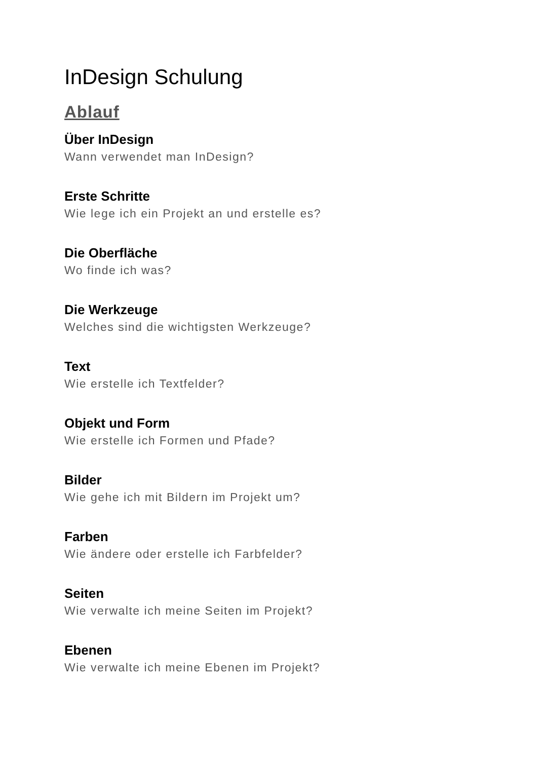InDesign Schulung
Ablauf
Über InDesign
Wann verwendet man InDesign?
Erste Schritte
Wie lege ich ein Projekt an und erstelle es?
Die Oberfläche
Wo finde ich was?
Die Werkzeuge
Welches sind die wichtigsten Werkzeuge?
Text
Wie erstelle ich Textfelder?
Objekt und Form
Wie erstelle ich Formen und Pfade?
Bilder
Wie gehe ich mit Bildern im Projekt um?
Farben
Wie ändere oder erstelle ich Farbfelder?
Seiten
Wie verwalte ich meine Seiten im Projekt?
Ebenen
Wie verwalte ich meine Ebenen im Projekt?